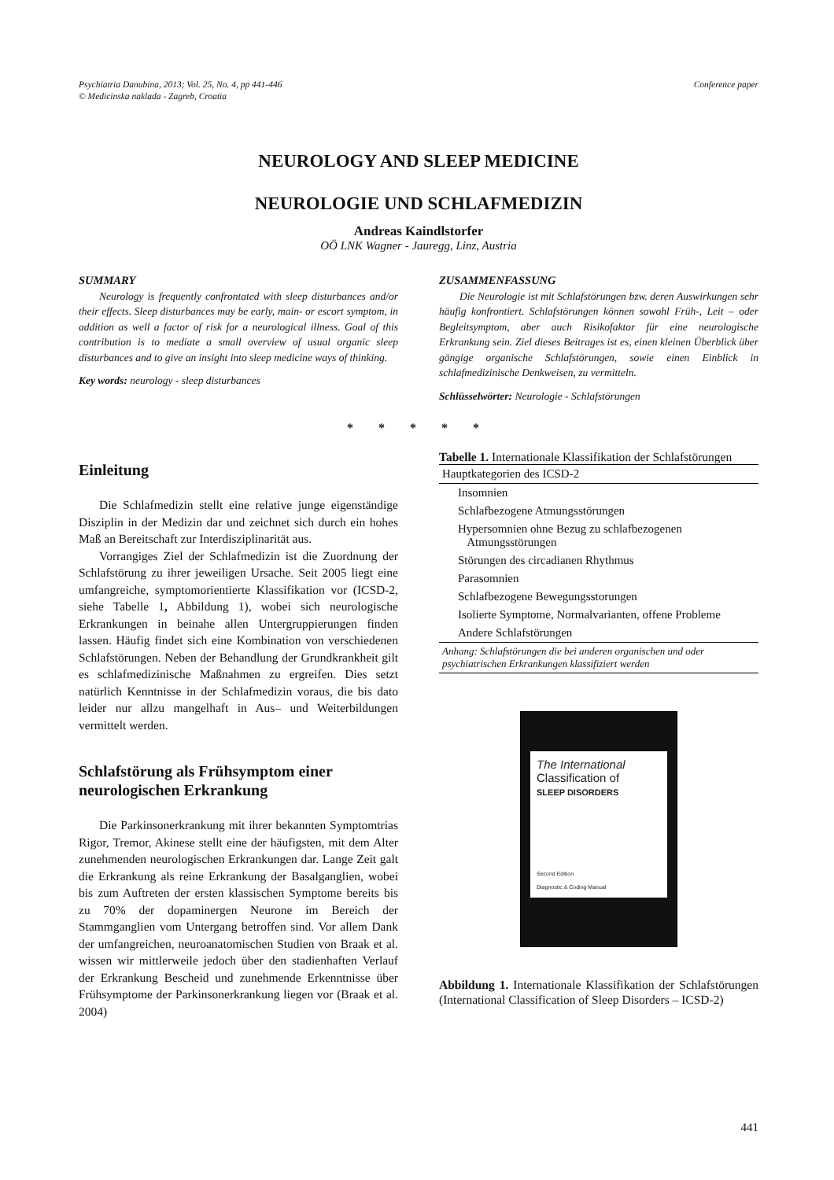Psychiatria Danubina, 2013; Vol. 25, No. 4, pp 441-446
© Medicinska naklada - Zagreb, Croatia
Conference paper
NEUROLOGY AND SLEEP MEDICINE
NEUROLOGIE UND SCHLAFMEDIZIN
Andreas Kaindlstorfer
OÖ LNK Wagner - Jauregg, Linz, Austria
SUMMARY
Neurology is frequently confrontated with sleep disturbances and/or their effects. Sleep disturbances may be early, main- or escort symptom, in addition as well a factor of risk for a neurological illness. Goal of this contribution is to mediate a small overview of usual organic sleep disturbances and to give an insight into sleep medicine ways of thinking.
Key words: neurology - sleep disturbances
ZUSAMMENFASSUNG
Die Neurologie ist mit Schlafstörungen bzw. deren Auswirkungen sehr häufig konfrontiert. Schlafstörungen können sowohl Früh-, Leit – oder Begleitsymptom, aber auch Risikofaktor für eine neurologische Erkrankung sein. Ziel dieses Beitrages ist es, einen kleinen Überblick über gängige organische Schlafstörungen, sowie einen Einblick in schlafmedizinische Denkweisen, zu vermitteln.
Schlüsselwörter: Neurologie - Schlafstörungen
* * * * *
Einleitung
Die Schlafmedizin stellt eine relative junge eigenständige Disziplin in der Medizin dar und zeichnet sich durch ein hohes Maß an Bereitschaft zur Interdisziplinarität aus.
Vorrangiges Ziel der Schlafmedizin ist die Zuordnung der Schlafstörung zu ihrer jeweiligen Ursache. Seit 2005 liegt eine umfangreiche, symptomorientierte Klassifikation vor (ICSD-2, siehe Tabelle 1, Abbildung 1), wobei sich neurologische Erkrankungen in beinahe allen Untergruppierungen finden lassen. Häufig findet sich eine Kombination von verschiedenen Schlafstörungen. Neben der Behandlung der Grundkrankheit gilt es schlafmedizinische Maßnahmen zu ergreifen. Dies setzt natürlich Kenntnisse in der Schlafmedizin voraus, die bis dato leider nur allzu mangelhaft in Aus– und Weiterbildungen vermittelt werden.
Schlafstörung als Frühsymptom einer neurologischen Erkrankung
Die Parkinsonerkrankung mit ihrer bekannten Symptomtrias Rigor, Tremor, Akinese stellt eine der häufigsten, mit dem Alter zunehmenden neurologischen Erkrankungen dar. Lange Zeit galt die Erkrankung als reine Erkrankung der Basalganglien, wobei bis zum Auftreten der ersten klassischen Symptome bereits bis zu 70% der dopaminergen Neurone im Bereich der Stammganglien vom Untergang betroffen sind. Vor allem Dank der umfangreichen, neuroanatomischen Studien von Braak et al. wissen wir mittlerweile jedoch über den stadienhaften Verlauf der Erkrankung Bescheid und zunehmende Erkenntnisse über Frühsymptome der Parkinsonerkrankung liegen vor (Braak et al. 2004)
Tabelle 1. Internationale Klassifikation der Schlafstörungen
| Hauptkategorien des ICSD-2 |
| --- |
| Insomnien |
| Schlafbezogene Atmungsstörungen |
| Hypersomnien ohne Bezug zu schlafbezogenen Atmungsstörungen |
| Störungen des circadianen Rhythmus |
| Parasomnien |
| Schlafbezogene Bewegungsstorungen |
| Isolierte Symptome, Normalvarianten, offene Probleme |
| Andere Schlafstörungen |
| Anhang: Schlafstörungen die bei anderen organischen und oder psychiatrischen Erkrankungen klassifiziert werden |
The International
Classification of
SLEEP DISORDERS
Second Edition
Diagnostic & Coding Manual
Abbildung 1. Internationale Klassifikation der Schlafstörungen (International Classification of Sleep Disorders – ICSD-2)
441